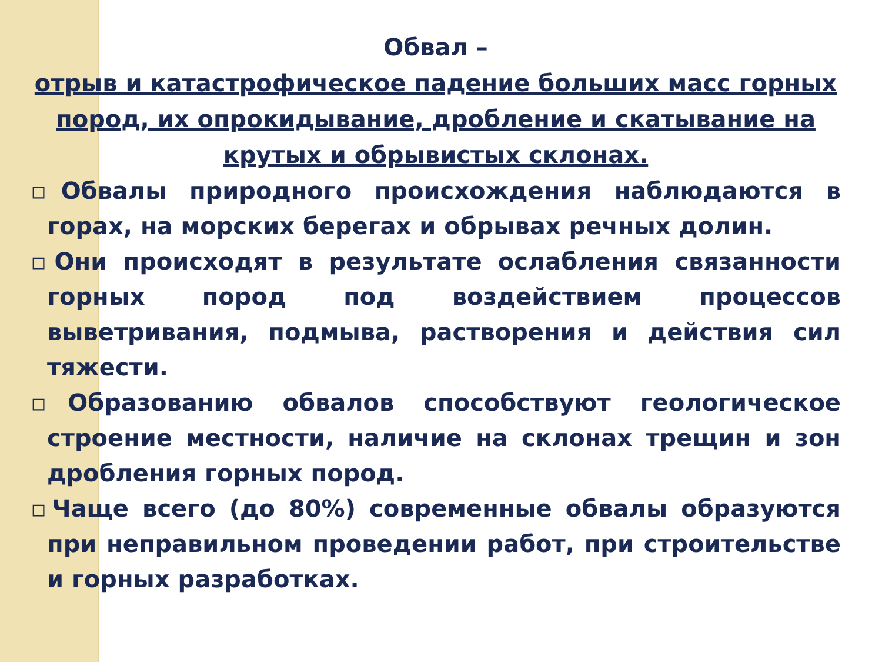Обвал –
отрыв и катастрофическое падение больших масс горных пород, их опрокидывание, дробление и скатывание на крутых и обрывистых склонах.
▫Обвалы природного происхождения наблюдаются в горах, на морских берегах и обрывах речных долин.
▫Они происходят в результате ослабления связанности горных пород под воздействием процессов выветривания, подмыва, растворения и действия сил тяжести.
▫Образованию обвалов способствуют геологическое строение местности, наличие на склонах трещин и зон дробления горных пород.
▫Чаще всего (до 80%) современные обвалы образуются при неправильном проведении работ, при строительстве и горных разработках.